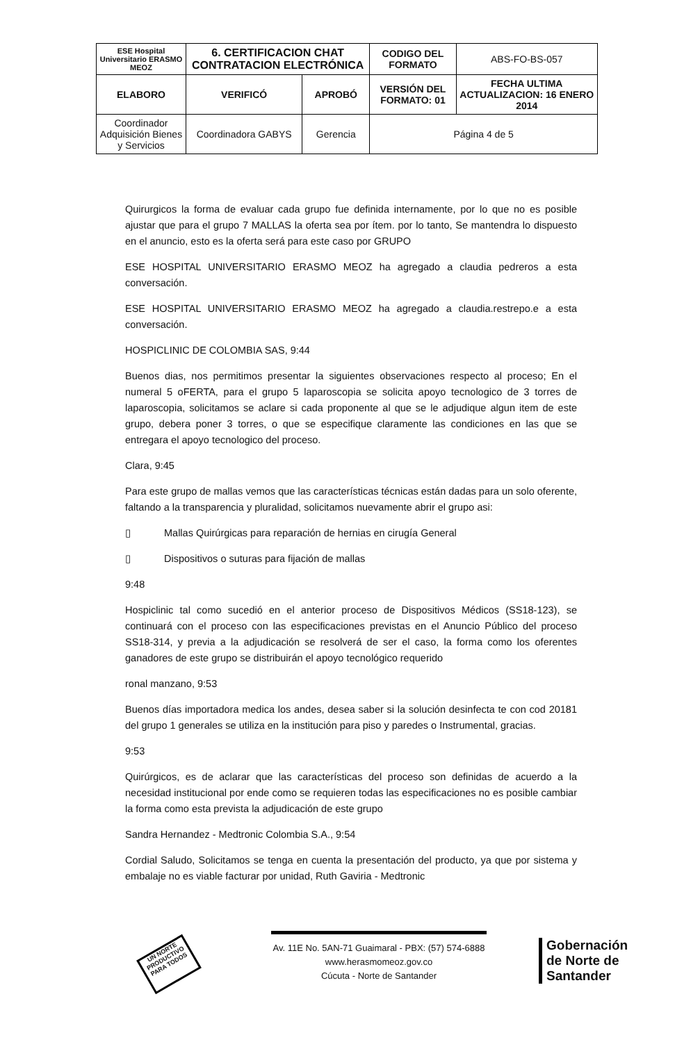| ESE Hospital Universitario ERASMO MEOZ | 6. CERTIFICACION CHAT CONTRATACION ELECTRÓNICA | | CODIGO DEL FORMATO | ABS-FO-BS-057 |
| ELABORO | VERIFICÓ | APROBÓ | VERSIÓN DEL FORMATO: 01 | FECHA ULTIMA ACTUALIZACION: 16 ENERO 2014 |
| Coordinador Adquisición Bienes y Servicios | Coordinadora GABYS | Gerencia | Página 4 de 5 | |
Quirurgicos la forma de evaluar cada grupo fue definida internamente, por lo que no es posible ajustar que para el grupo 7 MALLAS la oferta sea por ítem. por lo tanto, Se mantendra lo dispuesto en el anuncio, esto es la oferta será para este caso por GRUPO
ESE HOSPITAL UNIVERSITARIO ERASMO MEOZ ha agregado a claudia pedreros a esta conversación.
ESE HOSPITAL UNIVERSITARIO ERASMO MEOZ ha agregado a claudia.restrepo.e a esta conversación.
HOSPICLINIC DE COLOMBIA SAS, 9:44
Buenos dias, nos permitimos presentar la siguientes observaciones respecto al proceso; En el numeral 5 oFERTA, para el grupo 5 laparoscopia se solicita apoyo tecnologico de 3 torres de laparoscopia, solicitamos se aclare si cada proponente al que se le adjudique algun item de este grupo, debera poner 3 torres, o que se especifique claramente las condiciones en las que se entregara el apoyo tecnologico del proceso.
Clara, 9:45
Para este grupo de mallas vemos que las características técnicas están dadas para un solo oferente, faltando a la transparencia y pluralidad, solicitamos nuevamente abrir el grupo asi:
▯ Mallas Quirúrgicas para reparación de hernias en cirugía General
▯ Dispositivos o suturas para fijación de mallas
9:48
Hospiclinic tal como sucedió en el anterior proceso de Dispositivos Médicos (SS18-123), se continuará con el proceso con las especificaciones previstas en el Anuncio Público del proceso SS18-314, y previa a la adjudicación se resolverá de ser el caso, la forma como los oferentes ganadores de este grupo se distribuirán el apoyo tecnológico requerido
ronal manzano, 9:53
Buenos días importadora medica los andes, desea saber si la solución desinfecta te con cod 20181 del grupo 1 generales se utiliza en la institución para piso y paredes o Instrumental, gracias.
9:53
Quirúrgicos, es de aclarar que las características del proceso son definidas de acuerdo a la necesidad institucional por ende como se requieren todas las especificaciones no es posible cambiar la forma como esta prevista la adjudicación de este grupo
Sandra Hernandez - Medtronic Colombia S.A., 9:54
Cordial Saludo, Solicitamos se tenga en cuenta la presentación del producto, ya que por sistema y embalaje no es viable facturar por unidad, Ruth Gaviria - Medtronic
UN NORTE PRODUCTIVO PARA TODOS
Av. 11E No. 5AN-71 Guaimaral - PBX: (57) 574-6888
www.herasmomeoz.gov.co
Cúcuta - Norte de Santander
Gobernación
de Norte de
Santander